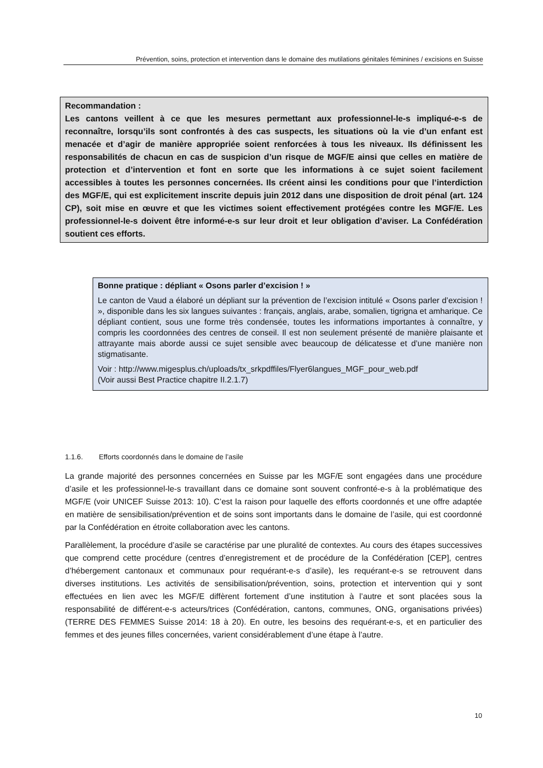Prévention, soins, protection et intervention dans le domaine des mutilations génitales féminines / excisions en Suisse
Recommandation :
Les cantons veillent à ce que les mesures permettant aux professionnel-le-s impliqué-e-s de reconnaître, lorsqu’ils sont confrontés à des cas suspects, les situations où la vie d’un enfant est menacée et d’agir de manière appropriée soient renforcées à tous les niveaux. Ils définissent les responsabilités de chacun en cas de suspicion d’un risque de MGF/E ainsi que celles en matière de protection et d’intervention et font en sorte que les informations à ce sujet soient facilement accessibles à toutes les personnes concernées. Ils créent ainsi les conditions pour que l’interdiction des MGF/E, qui est explicitement inscrite depuis juin 2012 dans une disposition de droit pénal (art. 124 CP), soit mise en œuvre et que les victimes soient effectivement protégées contre les MGF/E. Les professionnel-le-s doivent être informé-e-s sur leur droit et leur obligation d’aviser. La Confédération soutient ces efforts.
Bonne pratique : dépliant « Osons parler d’excision ! »
Le canton de Vaud a élaboré un dépliant sur la prévention de l’excision intitulé « Osons parler d’excision ! », disponible dans les six langues suivantes : français, anglais, arabe, somalien, tigrigna et amharique. Ce dépliant contient, sous une forme très condensée, toutes les informations importantes à connaître, y compris les coordonnées des centres de conseil. Il est non seulement présenté de manière plaisante et attrayante mais aborde aussi ce sujet sensible avec beaucoup de délicatesse et d’une manière non stigmatisante.
Voir : http://www.migesplus.ch/uploads/tx_srkpdffiles/Flyer6langues_MGF_pour_web.pdf
(Voir aussi Best Practice chapitre II.2.1.7)
1.1.6. Efforts coordonnés dans le domaine de l’asile
La grande majorité des personnes concernées en Suisse par les MGF/E sont engagées dans une procédure d’asile et les professionnel-le-s travaillant dans ce domaine sont souvent confronté-e-s à la problématique des MGF/E (voir UNICEF Suisse 2013: 10). C’est la raison pour laquelle des efforts coordonnés et une offre adaptée en matière de sensibilisation/prévention et de soins sont importants dans le domaine de l’asile, qui est coordonné par la Confédération en étroite collaboration avec les cantons.
Parallèlement, la procédure d’asile se caractérise par une pluralité de contextes. Au cours des étapes successives que comprend cette procédure (centres d’enregistrement et de procédure de la Confédération [CEP], centres d’hébergement cantonaux et communaux pour requérant-e-s d’asile), les requérant-e-s se retrouvent dans diverses institutions. Les activités de sensibilisation/prévention, soins, protection et intervention qui y sont effectuées en lien avec les MGF/E diffèrent fortement d’une institution à l’autre et sont placées sous la responsabilité de différent-e-s acteurs/trices (Confédération, cantons, communes, ONG, organisations privées) (TERRE DES FEMMES Suisse 2014: 18 à 20). En outre, les besoins des requérant-e-s, et en particulier des femmes et des jeunes filles concernées, varient considérablement d’une étape à l’autre.
10